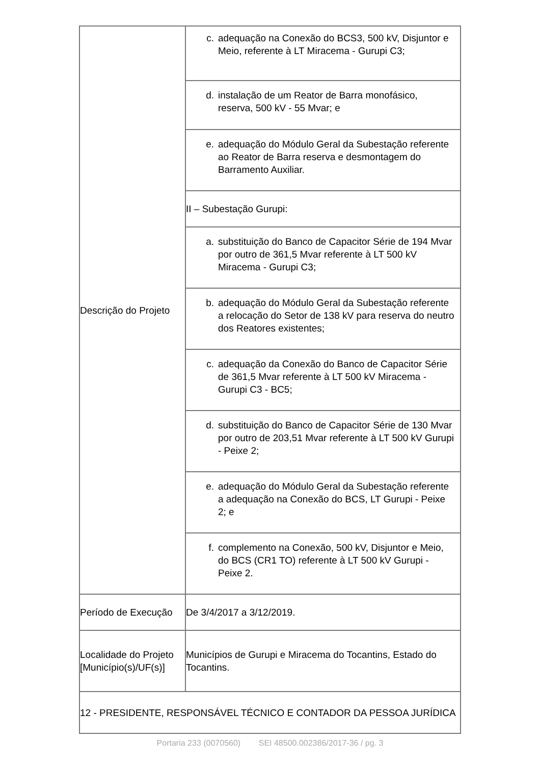| Descrição do Projeto | c. adequação na Conexão do BCS3, 500 kV, Disjuntor e Meio, referente à LT Miracema - Gurupi C3; |
| | d. instalação de um Reator de Barra monofásico, reserva, 500 kV - 55 Mvar; e |
| | e. adequação do Módulo Geral da Subestação referente ao Reator de Barra reserva e desmontagem do Barramento Auxiliar. |
| | II – Subestação Gurupi: |
| | a. substituição do Banco de Capacitor Série de 194 Mvar por outro de 361,5 Mvar referente à LT 500 kV Miracema - Gurupi C3; |
| | b. adequação do Módulo Geral da Subestação referente a relocação do Setor de 138 kV para reserva do neutro dos Reatores existentes; |
| | c. adequação da Conexão do Banco de Capacitor Série de 361,5 Mvar referente à LT 500 kV Miracema - Gurupi C3 - BC5; |
| | d. substituição do Banco de Capacitor Série de 130 Mvar por outro de 203,51 Mvar referente à LT 500 kV Gurupi - Peixe 2; |
| | e. adequação do Módulo Geral da Subestação referente a adequação na Conexão do BCS, LT Gurupi - Peixe 2; e |
| | f. complemento na Conexão, 500 kV, Disjuntor e Meio, do BCS (CR1 TO) referente à LT 500 kV Gurupi - Peixe 2. |
| Período de Execução | De 3/4/2017 a 3/12/2019. |
| Localidade do Projeto [Município(s)/UF(s)] | Municípios de Gurupi e Miracema do Tocantins, Estado do Tocantins. |
| 12 - PRESIDENTE, RESPONSÁVEL TÉCNICO E CONTADOR DA PESSOA JURÍDICA | |
Portaria 233 (0070560) SEI 48500.002386/2017-36 / pg. 3